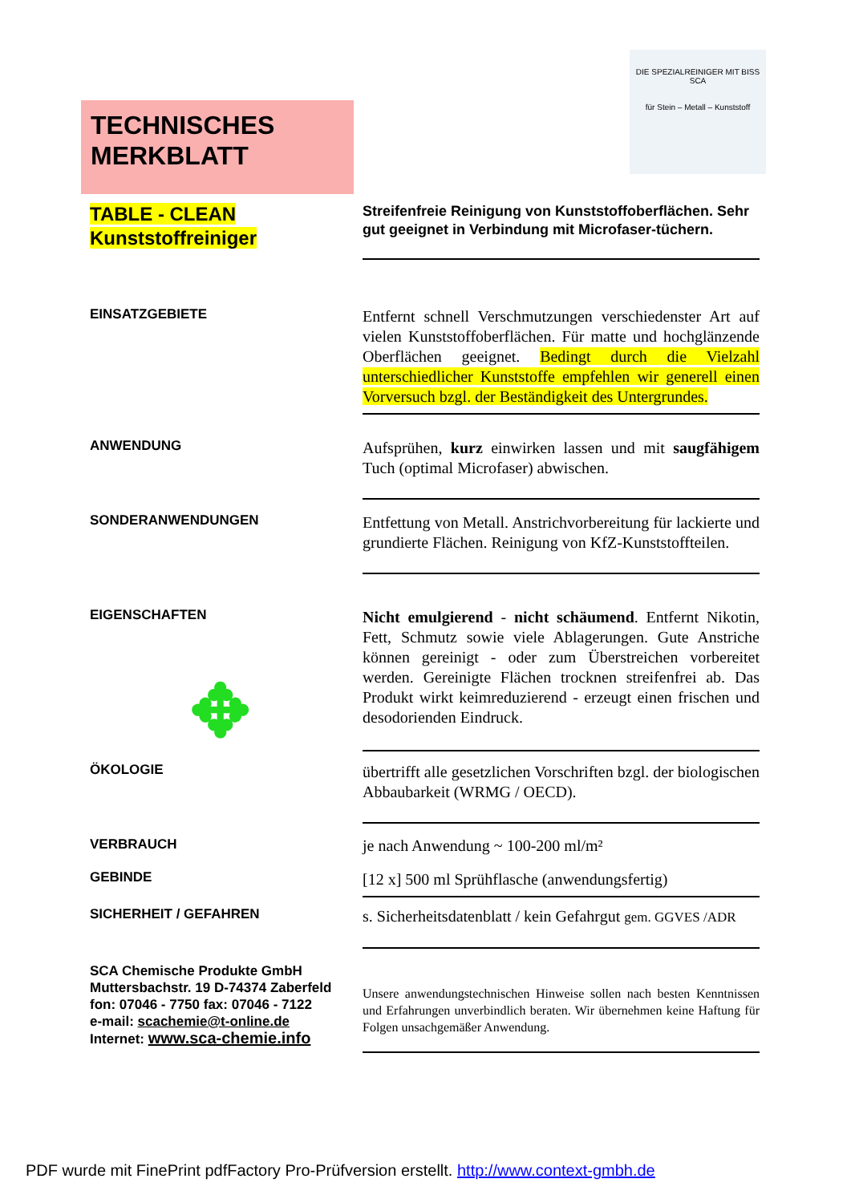TECHNISCHES
MERKBLATT
DIE SPEZIALREINIGER MIT BISS
SCA
für Stein – Metall – Kunststoff
TABLE - CLEAN
Kunststoffreiniger
Streifenfreie Reinigung von Kunststoffoberflächen. Sehr gut geeignet in Verbindung mit Microfaser-tüchern.
EINSATZGEBIETE
Entfernt schnell Verschmutzungen verschiedenster Art auf vielen Kunststoffoberflächen. Für matte und hochglänzende Oberflächen geeignet. Bedingt durch die Vielzahl unterschiedlicher Kunststoffe empfehlen wir generell einen Vorversuch bzgl. der Beständigkeit des Untergrundes.
ANWENDUNG
Aufsprühen, kurz einwirken lassen und mit saugfähigem Tuch (optimal Microfaser) abwischen.
SONDERANWENDUNGEN
Entfettung von Metall. Anstrichvorbereitung für lackierte und grundierte Flächen. Reinigung von KfZ-Kunststoffteilen.
EIGENSCHAFTEN
✥
Nicht emulgierend - nicht schäumend. Entfernt Nikotin, Fett, Schmutz sowie viele Ablagerungen. Gute Anstriche können gereinigt - oder zum Überstreichen vorbereitet werden. Gereinigte Flächen trocknen streifenfrei ab. Das Produkt wirkt keimreduzierend - erzeugt einen frischen und desodorienden Eindruck.
ÖKOLOGIE
übertrifft alle gesetzlichen Vorschriften bzgl. der biologischen Abbaubarkeit (WRMG / OECD).
VERBRAUCH
je nach Anwendung ~ 100-200 ml/m²
GEBINDE
[12 x] 500 ml Sprühflasche (anwendungsfertig)
SICHERHEIT / GEFAHREN
s. Sicherheitsdatenblatt / kein Gefahrgut gem. GGVES /ADR
SCA Chemische Produkte GmbH
Muttersbachstr. 19 D-74374 Zaberfeld
fon: 07046 - 7750 fax: 07046 - 7122
e-mail: scachemie@t-online.de
Internet: www.sca-chemie.info
Unsere anwendungstechnischen Hinweise sollen nach besten Kenntnissen und Erfahrungen unverbindlich beraten. Wir übernehmen keine Haftung für Folgen unsachgemäßer Anwendung.
PDF wurde mit FinePrint pdfFactory Pro-Prüfversion erstellt. http://www.context-gmbh.de